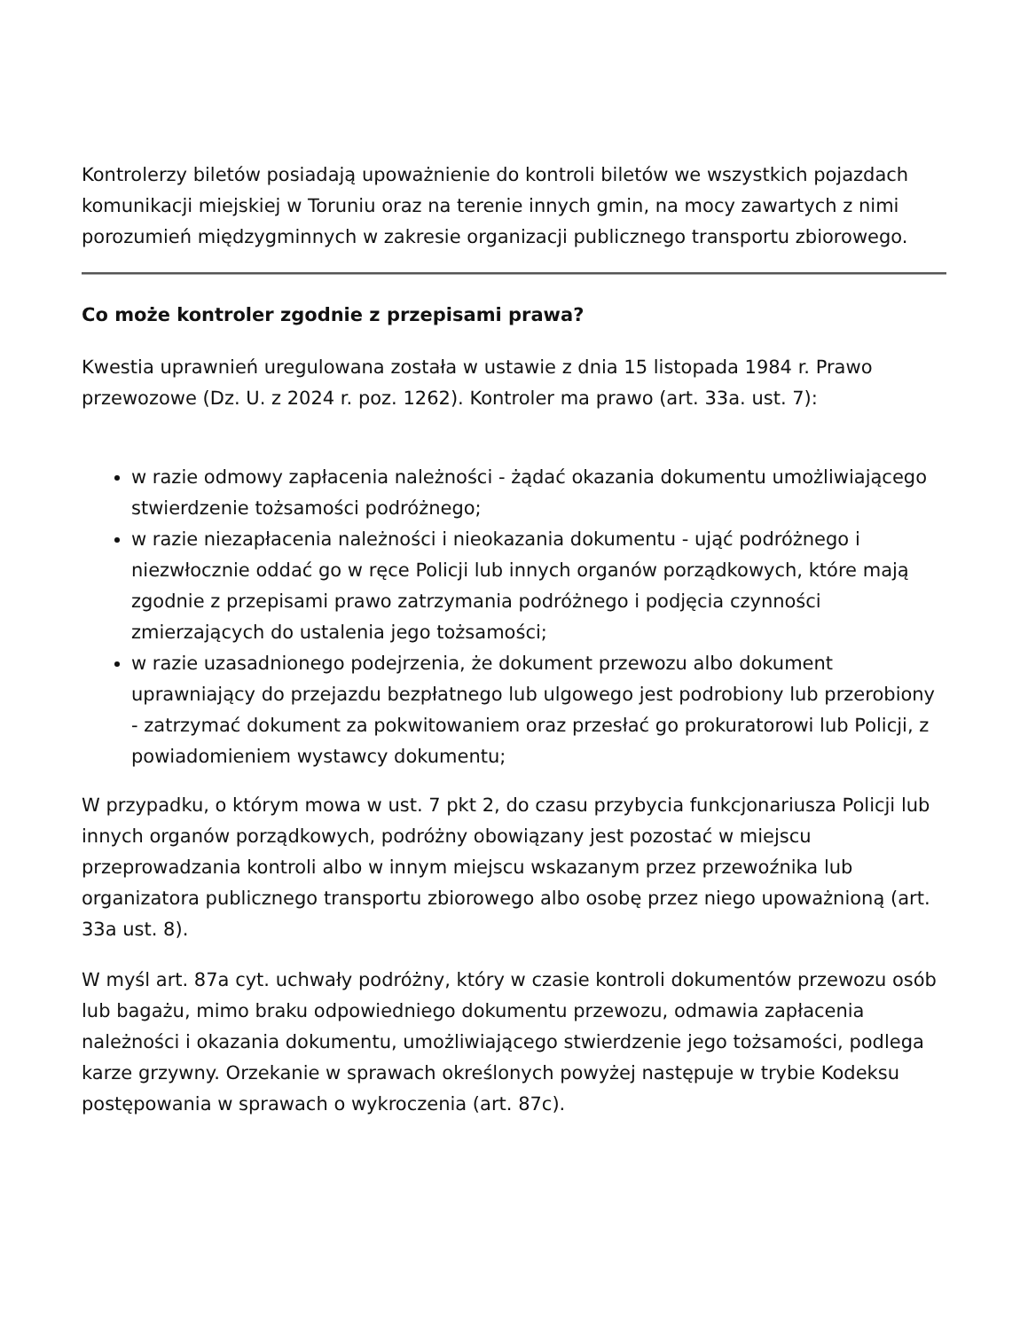Kontrolerzy biletów posiadają upoważnienie do kontroli biletów we wszystkich pojazdach komunikacji miejskiej w Toruniu oraz na terenie innych gmin, na mocy zawartych z nimi porozumień międzygminnych w zakresie organizacji publicznego transportu zbiorowego.
Co może kontroler zgodnie z przepisami prawa?
Kwestia uprawnień uregulowana została w ustawie z dnia 15 listopada 1984 r. Prawo przewozowe (Dz. U. z 2024 r. poz. 1262). Kontroler ma prawo (art. 33a. ust. 7):
w razie odmowy zapłacenia należności - żądać okazania dokumentu umożliwiającego stwierdzenie tożsamości podróżnego;
w razie niezapłacenia należności i nieokazania dokumentu - ująć podróżnego i niezwłocznie oddać go w ręce Policji lub innych organów porządkowych, które mają zgodnie z przepisami prawo zatrzymania podróżnego i podjęcia czynności zmierzających do ustalenia jego tożsamości;
w razie uzasadnionego podejrzenia, że dokument przewozu albo dokument uprawniający do przejazdu bezpłatnego lub ulgowego jest podrobiony lub przerobiony - zatrzymać dokument za pokwitowaniem oraz przesłać go prokuratorowi lub Policji, z powiadomieniem wystawcy dokumentu;
W przypadku, o którym mowa w ust. 7 pkt 2, do czasu przybycia funkcjonariusza Policji lub innych organów porządkowych, podróżny obowiązany jest pozostać w miejscu przeprowadzania kontroli albo w innym miejscu wskazanym przez przewoźnika lub organizatora publicznego transportu zbiorowego albo osobę przez niego upoważnioną (art. 33a ust. 8).
W myśl art. 87a cyt. uchwały podróżny, który w czasie kontroli dokumentów przewozu osób lub bagażu, mimo braku odpowiedniego dokumentu przewozu, odmawia zapłacenia należności i okazania dokumentu, umożliwiającego stwierdzenie jego tożsamości, podlega karze grzywny. Orzekanie w sprawach określonych powyżej następuje w trybie Kodeksu postępowania w sprawach o wykroczenia (art. 87c).